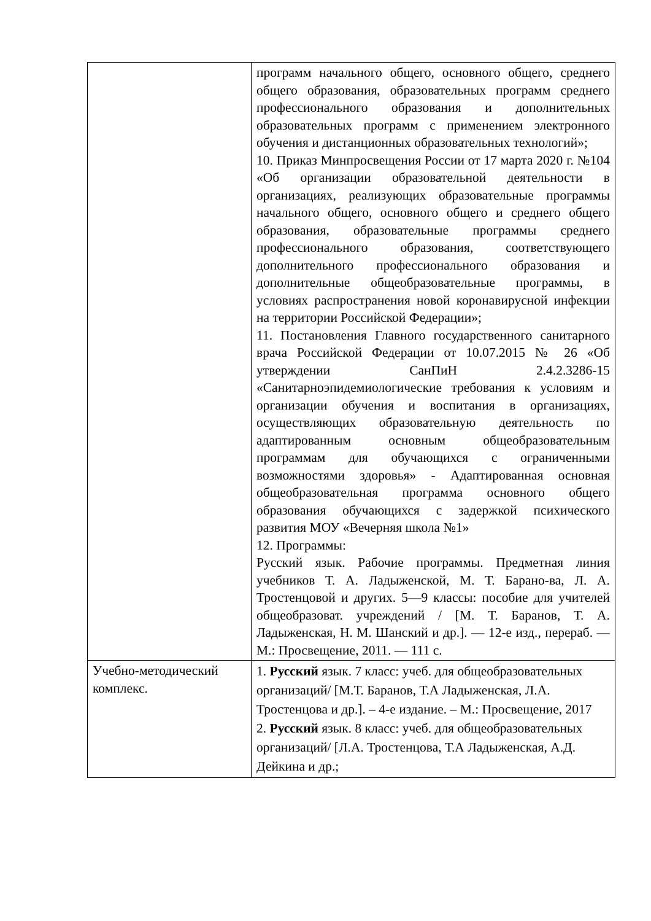| | программ начального общего, основного общего, среднего общего образования, образовательных программ среднего профессионального образования и дополнительных образовательных программ с применением электронного обучения и дистанционных образовательных технологий»; 10. Приказ Минпросвещения России от 17 марта 2020 г. №104 «Об организации образовательной деятельности в организациях, реализующих образовательные программы начального общего, основного общего и среднего общего образования, образовательные программы среднего профессионального образования, соответствующего дополнительного профессионального образования и дополнительные общеобразовательные программы, в условиях распространения новой коронавирусной инфекции на территории Российской Федерации»; 11. Постановления Главного государственного санитарного врача Российской Федерации от 10.07.2015 № 26 «Об утверждении СанПиН 2.4.2.3286-15 «Санитарноэпидемиологические требования к условиям и организации обучения и воспитания в организациях, осуществляющих образовательную деятельность по адаптированным основным общеобразовательным программам для обучающихся с ограниченными возможностями здоровья» - Адаптированная основная общеобразовательная программа основного общего образования обучающихся с задержкой психического развития МОУ «Вечерняя школа №1» 12. Программы: Русский язык. Рабочие программы. Предметная линия учебников Т. А. Ладыженской, М. Т. Барано-ва, Л. А. Тростенцовой и других. 5—9 классы: пособие для учителей общеобразоват. учреждений / [М. Т. Баранов, Т. А. Ладыженская, Н. М. Шанский и др.]. — 12-е изд., перераб. — М.: Просвещение, 2011. — 111 с. |
| Учебно-методический комплекс. | 1. Русский язык. 7 класс: учеб. для общеобразовательных организаций/ [М.Т. Баранов, Т.А Ладыженская, Л.А. Тростенцова и др.]. – 4-е издание. – М.: Просвещение, 2017 2. Русский язык. 8 класс: учеб. для общеобразовательных организаций/ [Л.А. Тростенцова, Т.А Ладыженская, А.Д. Дейкина и др.; |